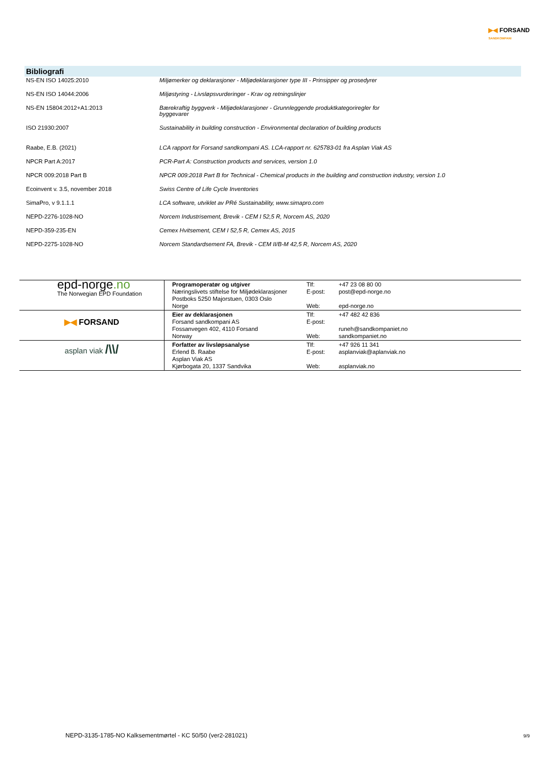▶◀ FORSAND
SANDKOMPANI
Bibliografi
| NS-EN ISO 14025:2010 | Miljømerker og deklarasjoner - Miljødeklarasjoner type III - Prinsipper og prosedyrer |
| NS-EN ISO 14044:2006 | Miljøstyring - Livsløpsvurderinger - Krav og retningslinjer |
| NS-EN 15804:2012+A1:2013 | Bærekraftig byggverk - Miljødeklarasjoner - Grunnleggende produktkategoriregler for byggevarer |
| ISO 21930:2007 | Sustainability in building construction - Environmental declaration of building products |
| Raabe, E.B. (2021) | LCA rapport for Forsand sandkompani AS. LCA-rapport nr. 625783-01 fra Asplan Viak AS |
| NPCR Part A:2017 | PCR-Part A: Construction products and services, version 1.0 |
| NPCR 009:2018 Part B | NPCR 009:2018 Part B for Technical - Chemical products in the building and construction industry, version 1.0 |
| Ecoinvent v. 3.5, november 2018 | Swiss Centre of Life Cycle Inventories |
| SimaPro, v 9.1.1.1 | LCA software, utviklet av PRé Sustainability, www.simapro.com |
| NEPD-2276-1028-NO | Norcem Industrisement, Brevik - CEM I 52,5 R, Norcem AS, 2020 |
| NEPD-359-235-EN | Cemex Hvitsement, CEM I 52,5 R, Cemex AS, 2015 |
| NEPD-2275-1028-NO | Norcem Standardsement FA, Brevik - CEM II/B-M 42,5 R, Norcem AS, 2020 |
| epd-norge .no The Norwegian EPD Foundation | Programoperatør og utgiver Næringslivets stiftelse for Miljødeklarasjoner Postboks 5250 Majorstuen, 0303 Oslo Norge | Tlf: E-post: Web: | +47 23 08 80 00 post@epd-norge.no epd-norge.no |
| ▶◀ FORSAND | Eier av deklarasjonen Forsand sandkompani AS Fossanvegen 402, 4110 Forsand Norway | Tlf: E-post: Web: | +47 482 42 836 runeh@sandkompaniet.no sandkompaniet.no |
| asplan viak /\\/ | Forfatter av livsløpsanalyse Erlend B. Raabe Asplan Viak AS Kjørbogata 20, 1337 Sandvika | Tlf: E-post: Web: | +47 926 11 341 asplanviak@aplanviak.no asplanviak.no |
NEPD-3135-1785-NO Kalksementmørtel - KC 50/50 (ver2-281021)
9/9